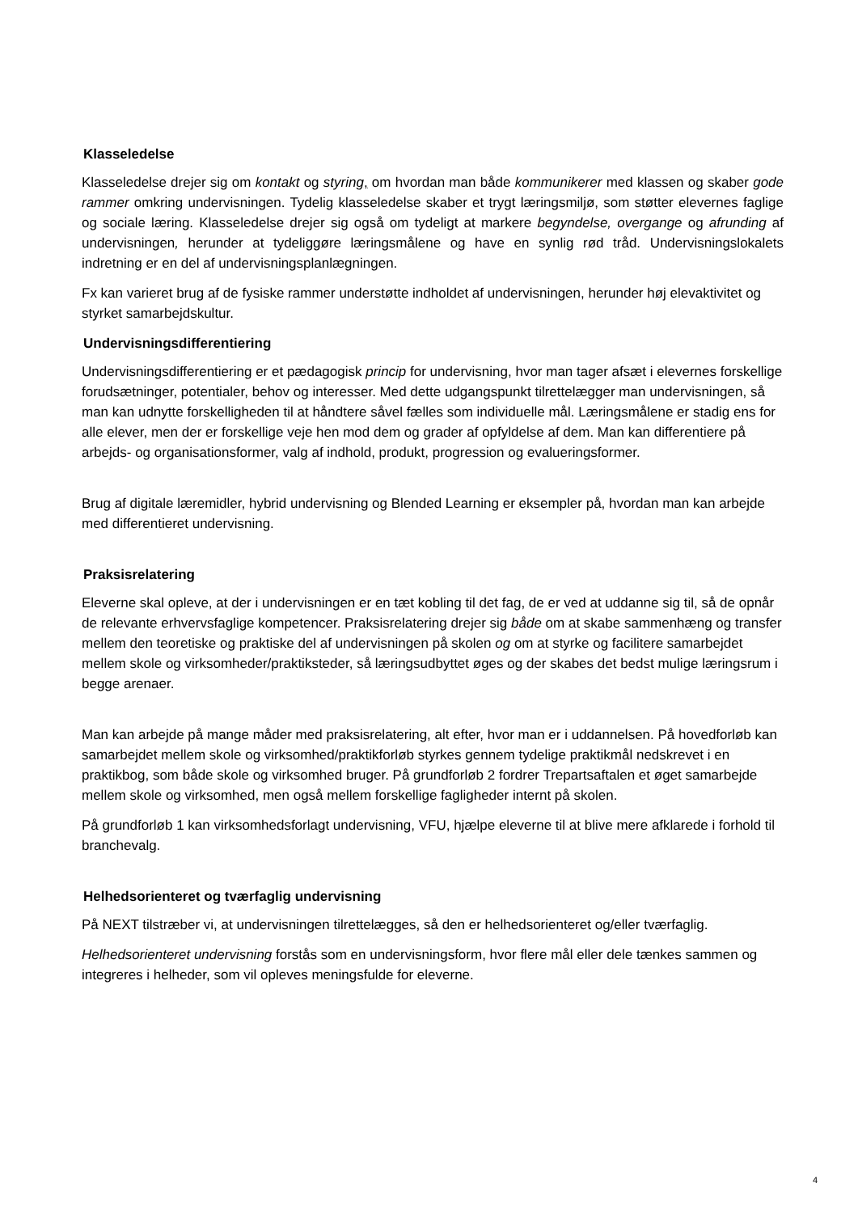Klasseledelse
Klasseledelse drejer sig om kontakt og styring, om hvordan man både kommunikerer med klassen og skaber gode rammer omkring undervisningen. Tydelig klasseledelse skaber et trygt læringsmiljø, som støtter elevernes faglige og sociale læring. Klasseledelse drejer sig også om tydeligt at markere begyndelse, overgange og afrunding af undervisningen, herunder at tydeliggøre læringsmålene og have en synlig rød tråd. Undervisningslokalets indretning er en del af undervisningsplanlægningen.
Fx kan varieret brug af de fysiske rammer understøtte indholdet af undervisningen, herunder høj elevaktivitet og styrket samarbejdskultur.
Undervisningsdifferentiering
Undervisningsdifferentiering er et pædagogisk princip for undervisning, hvor man tager afsæt i elevernes forskellige forudsætninger, potentialer, behov og interesser. Med dette udgangspunkt tilrettelægger man undervisningen, så man kan udnytte forskelligheden til at håndtere såvel fælles som individuelle mål. Læringsmålene er stadig ens for alle elever, men der er forskellige veje hen mod dem og grader af opfyldelse af dem. Man kan differentiere på arbejds- og organisationsformer, valg af indhold, produkt, progression og evalueringsformer.
Brug af digitale læremidler, hybrid undervisning og Blended Learning er eksempler på, hvordan man kan arbejde med differentieret undervisning.
Praksisrelatering
Eleverne skal opleve, at der i undervisningen er en tæt kobling til det fag, de er ved at uddanne sig til, så de opnår de relevante erhvervsfaglige kompetencer. Praksisrelatering drejer sig både om at skabe sammenhæng og transfer mellem den teoretiske og praktiske del af undervisningen på skolen og om at styrke og facilitere samarbejdet mellem skole og virksomheder/praktiksteder, så læringsudbyttet øges og der skabes det bedst mulige læringsrum i begge arenaer.
Man kan arbejde på mange måder med praksisrelatering, alt efter, hvor man er i uddannelsen. På hovedforløb kan samarbejdet mellem skole og virksomhed/praktikforløb styrkes gennem tydelige praktikmål nedskrevet i en praktikbog, som både skole og virksomhed bruger. På grundforløb 2 fordrer Trepartsaftalen et øget samarbejde mellem skole og virksomhed, men også mellem forskellige fagligheder internt på skolen.
På grundforløb 1 kan virksomhedsforlagt undervisning, VFU, hjælpe eleverne til at blive mere afklarede i forhold til branchevalg.
Helhedsorienteret og tværfaglig undervisning
På NEXT tilstræber vi, at undervisningen tilrettelægges, så den er helhedsorienteret og/eller tværfaglig.
Helhedsorienteret undervisning forstås som en undervisningsform, hvor flere mål eller dele tænkes sammen og integreres i helheder, som vil opleves meningsfulde for eleverne.
4